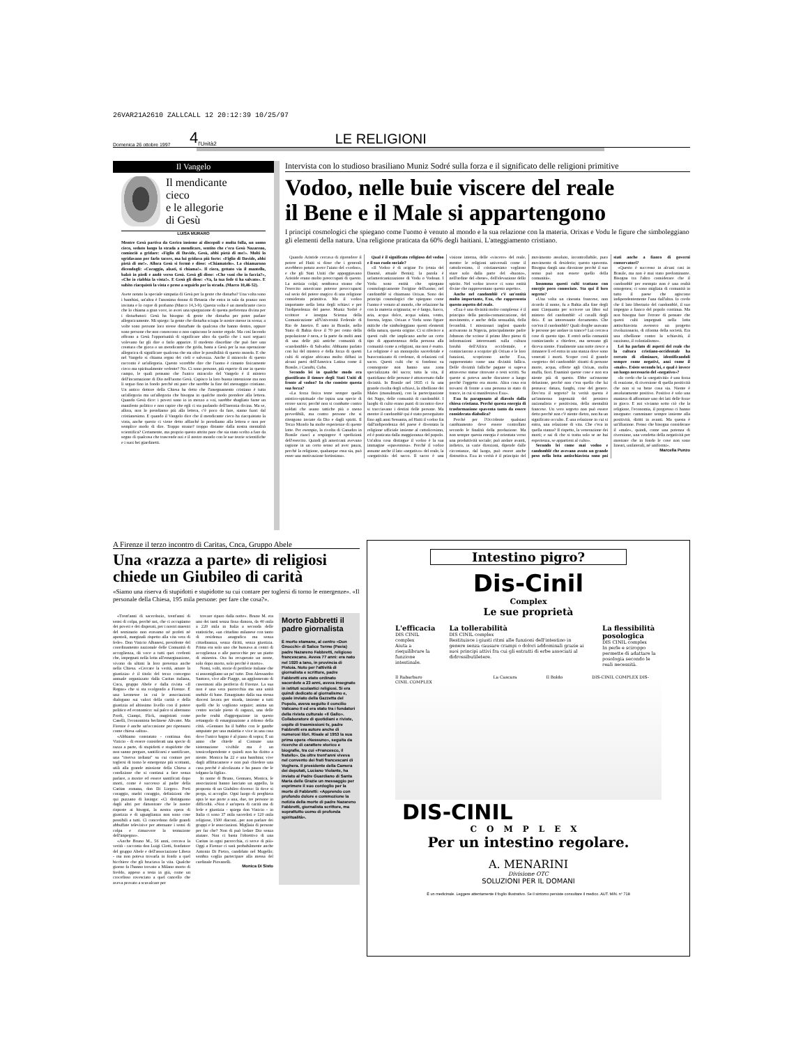26VAR21A2610 ZALLCALL 12 20:12:39 10/25/97
Domenica 26 ottobre 1997 4 l'Unità2 LE RELIGIONI
Il Vangelo
Il mendicante
cieco
e le allegorie
di Gesù
LUISA MURARO
Mentre Gesù partiva da Gerico insieme ai discepoli e molta folla, un uomo cieco, seduto lungo la strada a mendicare, sentito che c'era Gesù Nazareno, cominciò a gridare: «Figlio di Davide, Gesù, abbi pietà di me!». Molti lo sgridavano per farlo tacere, ma lui gridava più forte: «Figlio di Davide, abbi pietà di me!». Allora Gesù si fermò e disse: «Chiamatelo». Lo chiamarono dicendogli: «Coraggio, alzati, ti chiama!». Il cieco, gettato via il mantello, balzò in piedi e andò verso Gesù. Gesù gli disse: «Che vuoi che io faccia?», «Che io riabbia la vista!». E Gesù gli disse: «Va, la tua fede ti ha salvato». E subito riacquistò la vista e prese a seguirlo per la strada. (Marco 10,46-52).
Avete notato la speciale simpatia di Gesù per la gente che disturba? Una volta sono i bambini, un'altra è l'anonima donna di Betania che entra in sala da pranzo non invitata e lo copre di profumo (Marco 14,3-9). Questa volta è un mendicante cieco che lo chiama a gran voce, io avrei una spiegazione di questa preferenza divina per i disturbatori: Gesù ha bisogno di gente che disturba per poter parlare allegoricamente. Mi spiego: la gente che disturba sciupa le nostre messe in scena; a volte sono persone loro stesse disturbate da qualcosa che hanno dentro, oppure sono persone che non conoscono o non capiscono le nostre regole. Ma così facendo offrono a Gesù l'opportunità di significare altro da quello che i suoi seguaci volevano far gli dire o farlo apparire. Il modesto disordine che può fare una creatura che gioca o un mendicante che grida, basta a Gesù per la sua operazione allegorica di significare qualcosa che sta oltre le possibilità di questo mondo. E che nel Vangelo si chiama regno dei cieli e salvezza. Anche il miracolo di questo racconto è un'allegoria. Questo vorrebbe dire che l'uomo è rimasto fisicamente cieco ma spiritualmente vedente? No. Ci sono persone, più esperte di me in questo campo, le quali pensano che l'unico miracolo del Vangelo è il mistero dell'incarnazione di Dio nell'uomo Gesù. Capisco la loro buona intenzione ma non li seguo fino in fondo perché mi pare che sarebbe la fine del messaggio cristiano. Un antico dottore della Chiesa ha detto che l'insegnamento cristiano è tutta un'allegoria ma un'allegoria che bisogna in qualche modo prendere alla lettera. Quando Gesù dice: i poveri sono io in mezzo a voi, sarebbe sbagliato farne un manifesto politico e non capire che egli ci sta parlando dell'inermia divina. Ma se, allora, non lo prendiamo più alla lettera, c'è poco da fare, siamo fuori dal cristianesimo. E quando il Vangelo dice che il mendicante cieco ha riacquistato la vista, anche questo ci viene detto affinché lo prendiamo alla lettera e non per semplice modo di dire. Troppo strano? troppo distante dalla nostra mentalità scientifica? Certamente, ma proprio questo attrito pare che sia stato scelto a fare da segno di qualcosa che trascende noi e il nostro mondo con le sue teorie scientifiche e i suoi bei giardinetti.
Intervista con lo studioso brasiliano Muniz Sodré sulla forza e il significato delle religioni primitive
Vodoo, nelle buie viscere del reale
il Bene e il Male si appartengono
I principi cosmologici che spiegano come l'uomo è venuto al mondo e la sua relazione con la materia. Orixas e Vodu le figure che simboleggiano gli elementi della natura. Una religione praticata da 60% degli haitiani. L'atteggiamento cristiano.
Quando Aristide cercava di riprendere il potere ad Haiti si disse che i generali avrebbero potuto avere l'aiuto del «vodoo», e che gli Stati Uniti che appoggiavano Aristide erano molto preoccupati di questo. La notizia colpì; sembrava strano che l'esercito americano potesse preoccuparsi sul serio del potere magico di una religione considerata primitiva. Ma il vodoo importante nella lotta degli schiavi e per l'indipendenza del paese. Muniz Sodré è scrittore e insegna Scienza della Comunicazione all'Università Federale di Rio de Janeiro. È nato in Brasile, nello Stato di Bahia dove il 70 per cento della popolazione è nera, e fa parte da molti anni di una delle più antiche comunità di «candomblé» di Salvador. Abbiamo parlato con lui del mistero e della forza di questi culti di origine africana molto diffusi in alcuni paesi dell'America Latina come il Brasile, i Caraibi, Cuba.
Secondo lei in qualche modo era giustificato il timore degli Stati Uniti di fronte al vodoo? In che consiste questa sua forza?
«La forza fisica teme sempre quella mistico-spirituale che ispira una specie di errore sacro; perché non si combatte contro soldati che usano tattiche più o meno prevedibili, ma contro persone che si ritengono inviate da Dio e dagli spiriti. Il Terzo Mondo ha molte esperienze di queste lotte. Per esempio, la rivolta di Canudos in Brasile riuscì a respingere 4 spedizioni dell'esercito. Quindi gli americani avevano ragione in un certo senso ad aver paura, perché la religione, qualunque essa sia, può esser una motivazione fortissima».
Qual è il significato religioso del vodoo e il suo ruolo sociale?
«Il Vodoo è di origine Fo (etnia del Daomé, attuale Benin); la parola è un'americanizzazione di Vodu o Vodoun. I Vodu sono entità che spiegano cosmologicamente l'origine dell'uomo; nel candomblé si chiamano Orixas. Sono dei principi cosmologici che spiegano come l'uomo è venuto al mondo, che relazione ha con la materia originaria; se è fango, fuoco, aria, acqua dolce, acqua salata, vento, foresta, legno. Orixas e Vodu sono figure mitiche che simboleggiano questi elementi della natura, questa origine. Ci si riferisce a questi culti che implicano anche un certo tipo di appartenenza della persona alla comunità come a religioni, ma non è esatto. La religione è un monopolio sacerdotale e burocratizzato di credenze, di relazioni col sacro. Questi culti che si fondono su cosmogonie non hanno una zona specializzata del sacro; tutta la vita, il quotidiano delle persone è attraversato dalle divinità. In Brasile nel 1835 ci fu una grande rivolta degli schiavi, la ribellione dei Males (musulmani), con la partecipazione dei Nago, delle comunità di candomblé. I luoghi di culto erano punti di incontro dove si tracciavano i destini delle persone. Ma mentre il candomblé qui è stato perseguitato fino agli anni Sessanta, ad Haiti il vodoo fin dall'indipendenza del paese è diventata la religione ufficiale insieme al cattolicesimo, ed è praticata dalla maggioranza del popolo. Un'altra cosa distingue il vodoo è la sua immagine «spaventosa». Perché il vodoo assume anche il lato «negativo» del reale, la «negatività» del sacro. Il sacro è una visione interna, delle «viscere» del reale, mentre le religioni universali come il cattolicesimo, il cristianesimo vogliono stare solo dalla parte del «buono», nell'ordine del «bene», dell'elevazione dello spirito. Nel vodoo invece ci sono entità divine che rappresentano questo aspetto».
Anche nel candomblé c'è un'entità molto importante, Exu, che rappresenta questo aspetto del reale.
«Exu è una divinità molto complessa: è il principio della parola-comunicazione, del movimento, e anche della sessualità, della fecondità. I missionari inglesi quando arrivarono in Nigeria, principalmente padre Johnson che scrisse il primo libro pieno di informazioni interessanti sulla cultura Iorubà dell'Africa occidentale, e cominciarono a scoprire gli Orixas e le loro funzioni, scoprirono anche Exu, rappresentato come una divinità fallica. Delle divinità falliche pagane si sapeva attraverso statue ritrovate o testi scritti. Su queste si poteva anche discutere a lungo perché l'oggetto era morto. Altra cosa era trovarsi di fronte a una persona in stato di trance, in cui si manifestava Exu».
Exu fu paragonato al diavolo dalla chiesa cristiana. Perché questa energia di trasformazione spaventa tanto da essere considerata diabolica?
Perché per l'Occidente qualsiasi cambiamento deve essere controllato secondo le finalità della produzione. Ma non sempre questa energia è orientata verso una produttività sociale; può andare avanti, indietro, in varie direzioni, dipende dalle circostanze, dal luogo, può essere anche distruttiva. Exu in verità è il principio del movimento assoluto, incontrollabile, puro movimento di desiderio; questo spaventa. Bisogna dargli una direzione perché il suo senso può non essere quello della comunità».
Insomma questi culti trattano con energie poco conosciute. Sta qui il loro segreto?
«Una volta un cineasta francese, non ricordo il nome, fu a Bahia alla fine degli anni Cinquanta per scrivere un libro sul mistero del candomblé: «I cavalli degli dei». È un interessante documento. Che cos'era il candomblé? Quali droghe usavano le persone per andare in trance? Lui cercava cose di questo tipo. E entrò nella comunità cominciando a chiedere, ma nessuno gli diceva niente. Finalmente una notte riesce a rimanere lì ed entra in una stanza dove sono venerati i morti. Scopre così il grande «segreto» del candomblé: ritratti di persone morte, acqua, offerte agli Orixas, molta muffa, fiori. Esaminò queste cose e non era niente più di questo. Ebbe un'enorme delusione, perché non c'era quello che lui pensava: datura, funghi, cose del genere. Dov'era il segreto? In verità questa è un'immensa ingenuità del pensiero razionalista e positivista, della mentalità francese. Un vero segreto non può essere detto perché non c'è niente dietro, non ha un significato occulto. È una relazione in cui si entra, una relazione di vita. Che c'era in quella stanza? Il rispetto, la venerazione dei morti; e sai di che si tratta solo se ne hai esperienza, se appartieni al culto».
Secondo lei come mai vodoo e candomblé che avevano avuto un grande peso nella lotta antischiavista sono poi stati anche a fianco di governi conservatori?
«Questo è successo in alcuni casi in Brasile, ma non è mai stato predominante. Bisogna tra l'altro considerare che il candomblé per esempio non è una realtà omogenea; ci sono migliaia di comunità in tutto il paese che agiscono indipendentemente l'una dall'altra. Io credo che il lato libertario del candomblé, il suo impegno a fianco del popolo continua. Ma non bisogna fare l'errore di pensare che questi culti impegnati nella lotta antischiavista avessero un progetto rivoluzionario, di riforma della società. Era una ribellione contro la schiavitù, il razzismo, il colonialismo».
Lei ha parlato di aspetti del reale che la cultura cristiano-occidentale ha cercato di eliminare, identificandoli sempre come negativi, anzi come il «male». Esiste secondo lei, e qual è invece un luogo necessario del «negativo»?
«Io credo che la «negatività» è una forza di reazione, di riversione di quella positività che non si sa bene cosa sia. Niente è assolutamente positivo. Positivo è solo una maniera di affrontare uno dei lati delle forze in gioco. E noi viviamo sotto ciò che la religione, l'economia, il progresso ci hanno insegnato: camminare sempre insieme alla positività, diritti in avanti. Ma questa è un'illusione. Penso che bisogna considerare il «male», quindi, come una potenza di riversione, una vendetta della negatività per mostrare che in fondo le cose non sono lineari, unilaterali, né uniformi».
Marcella Punzo
A Firenze il terzo incontro di Caritas, Cnca, Gruppo Abele
Una «razza a parte» di religiosi
chiede un Giubileo di carità
«Siamo una riserva di stupidotti e stupidotte su cui contare per toglersi di torno le emergenze». «Il personale della Chiesa, 195 mila persone: per fare che cosa?».
«Trent'anni di sacerdozio, trent'anni di sensi di colpa, perché noi, che ci occupiamo dei poveri e dei disperati, per i nostri maestri del seminario non eravamo né profeti né apostoli, marginali rispetto alla vita vera di fede». Don Vinicio Albanesi, presidente del coordinamento nazionale delle Comunità di accoglienza, dà voce a tutti quei credenti che, impegnati nella lotta all'emarginazione, vivono da ultimi la loro presenza anche nella Chiesa. «Cercare la verità, amare la giustizia» è il titolo del terzo convegno annuale organizzato dalla Caritas italiana, Cnca, gruppo Abele e dalla rivista «Il Regno» che si sta svolgendo a Firenze. È una kermesse in cui le associazioni dialogano sui valori della carità e della giustizia ad altissimo livello con il potere politico ed economico: sul palco si alternano Prodi, Ciampi, Flick, magistrati come Caselli, l'economista berlinese Altvater. Ma Firenze è anche un'occasione per ripensarsi come chiesa «altra».
«Abbiamo constatato - continua don Vinicio - di essere considerati una specie di razza a parte, di stupidotti e stupidotte che non sanno pregare, santificarsi e santificare, una "riserva indiana" su cui contare per toglersi di torno le emergenze più scottanti, utili alla grande missione della Chiesa a condizione che si continui a fare senza parlare, a morire ed essere santificati dopo morti, come è successo al padre della Caritas romana, don Di Liegro». Preti coraggio, madri coraggio, definizioni che qui puzzano di lusinga: «Ci distinguono dagli altri per dimostrare che le nostre risposte ai bisogni, la nostra opera di giustizia e di uguaglianza non sono cose possibili a tutti. Ci concedono delle grandi abbuffate televisive per attenuare i sensi di colpa e rimuovere la tentazione dell'impegno».
«Anche Bruno M., 56 anni, cercava la verità - racconta don Luigi Ciotti, fondatore del gruppo Abele e dell'associazione Libera - ma non poteva trovarla in fondo a quel bicchiere che gli bruciava la vita. Qualche giorno fa l'hanno trovato a Milano morto di freddo, appeso a testa in giù, come un crocefisso rovesciato a quel cancello che aveva provato a scavalcare per
trovare riparo dalla notte». Bruno M. era uno dei tanti senza fissa dimora, da 40 mila a 220 mila in Italia a seconda delle statistiche, «un cittadino milanese con tanto di residenza anagrafica ma senza cittadinanza, senza diritti, senza giustizia. Prima era solo uno che bussava ai centri di accoglienza o alle parrocchie per un piatto di minestra. Ora ha recuperato un nome, solo dopo morto, solo perché è morto».
Nomi, volti, storie di periferie italiane che si assomigliano un po' tutte. Don Alessandro Santoro, vive alle Piagge, un agglomerato di casermoni alla periferia di Firenze. La sua non è una vera parrocchia ma una unità mobile di base. Emarginato dalla sua stessa diocesi lavora per strada, insieme a tutti quelli che lo vogliono seguire; anima un centro sociale pieno di ragazzi, una delle poche realtà d'aggregazione in questo rettangolo di emarginazione a ridosso della città. «Gennaro ha il babbo con le gambe amputate per una malattia e vive in una casa dove l'unico bagno è al piano di sopra; È un anno che chiede al Comune una sistemazione vivibile ma è un tossicodipendente e quindi non ha diritto a niente. Monica ha 22 e una bambina; vive dagli affittacamere e non può chiedere una casa perché è alcolizzata e ha paura che le tolgano la figlia».
In nome di Bruno, Gennaro, Monica, le associazioni hanno lanciato un appello, la proposta di un Giubileo diverso: là dove si prega, si accoglie. Ogni luogo di preghiera apra le sue porte a una, due, tre persone in difficoltà. «Non è un'opera di carità ma di fede e giustizia - spiega don Vinicio - in Italia ci sono 37 mila sacerdoti e 120 mila religiose, 1500 diaconi...per non parlare dei gruppi e le associazioni. Migliaia di persone per far che? Non di può lodare Dio senza aiutare. Non ci basta l'obiettivo di una Caritas in ogni parrocchia, ci serve di più» Oggi a Firenze ci sarà probabilmente anche Antonio Di Pietro, candidato nel Mugello; sembra voglia partecipare alla messa del cardinale Piovanelli.
Monica Di Sisto
Morto Fabbretti il padre giornalista
È morto stamane, al centro «Don Gnocchi» di Salice Terme (Pavia) padre Nazareno Fabbretti, religioso francescano. Aveva 77 anni: era nato nel 1920 a Iano, in provincia di Pistoia. Noto per l'attività di giornalista e scrittore, padre Fabbretti era stato ordinato sacerdote a 23 anni, aveva insegnato in istituti scolastici religiosi. Si era quindi dedicato al giornalismo e, quale inviato della Gazzetta del Popolo, aveva seguito il concilio Vaticano II ed era stato tra i fondatori della rivista culturale «Il Gallo». Collaboratore di quotidiani e riviste, ospite di trasmissioni tv, padre Fabbretti era autore anche di numerosi libri. Risale al 1953 la sua prima opera «Nessuno», seguita da ricerche di carattere storico e biografie, tra cui «Francesco, il fratello». Da oltre trent'anni viveva nel convento dei frati francescani di Voghera. Il presidente della Camera dei deputati, Luciano Violante, ha inviato al Padre Guardiano di Santa Maria delle Grazie un messaggio per esprimere il suo cordoglio per la morte di Fabbretti: «Apprendo con profondo dolore e commozione la notizia della morte di padre Nazareno Fabbretti, giornalista scrittore, ma soprattutto uomo di profonda spiritualità».
Intestino pigro?
Dis-Cinil
Complex
Le sue proprietà
L'efficacia
DIS CINIL complex
Aiuta a riequilibrare la funzione intestinale.
La tollerabilità
DIS CINIL complex
Restituisce i giusti ritmi alle funzioni dell'intestino in genere senza causare crampi o dolori addominali grazie ai suoi principi attivi fra cui gli estratti di erbe associati al didrossibutiletere.
La flessibilità posologica
DIS CINIL complex
In perle e sciroppo permette di adattare la posologia secondo le reali necessità.
Il Rabarbaro La Cascara Il Boldo DIS-CINIL COMPLEX DIS-CINIL COMPLEX
DIS-CINIL
COMPLEX
Per un intestino regolare.
A. MENARINI
Divisione OTC
SOLUZIONI PER IL DOMANI
È un medicinale. Leggere attentamente il foglio illustrativo. Se il sintomo persiste consultare il medico. AUT. MIN. n° 718